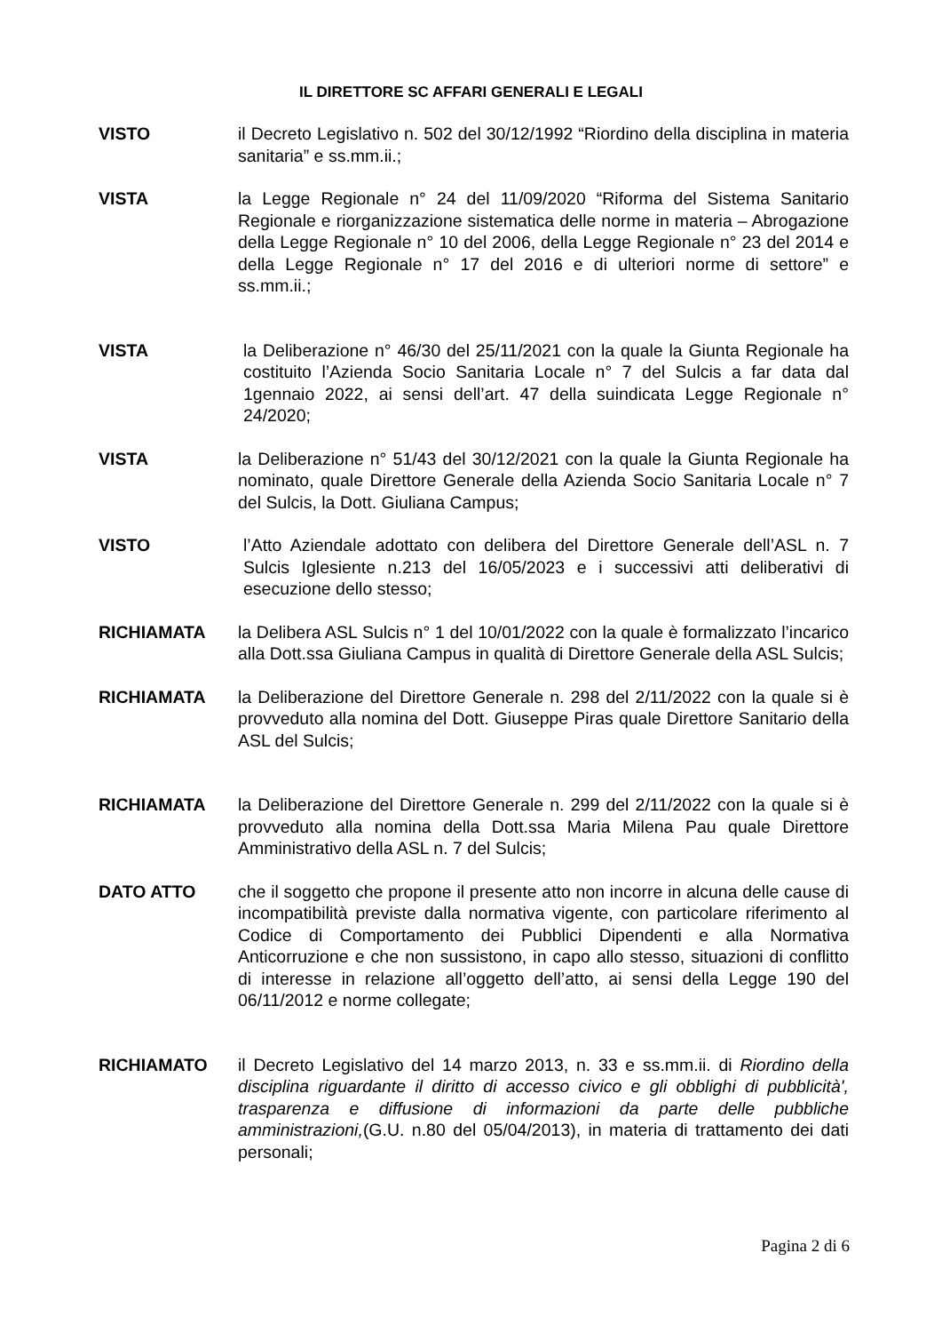IL DIRETTORE SC AFFARI GENERALI E LEGALI
VISTO il Decreto Legislativo n. 502 del 30/12/1992 “Riordino della disciplina in materia sanitaria” e ss.mm.ii.;
VISTA la Legge Regionale n° 24 del 11/09/2020 “Riforma del Sistema Sanitario Regionale e riorganizzazione sistematica delle norme in materia – Abrogazione della Legge Regionale n° 10 del 2006, della Legge Regionale n° 23 del 2014 e della Legge Regionale n° 17 del 2016 e di ulteriori norme di settore” e ss.mm.ii.;
VISTA la Deliberazione n° 46/30 del 25/11/2021 con la quale la Giunta Regionale ha costituito l’Azienda Socio Sanitaria Locale n° 7 del Sulcis a far data dal 1gennaio 2022, ai sensi dell’art. 47 della suindicata Legge Regionale n° 24/2020;
VISTA la Deliberazione n° 51/43 del 30/12/2021 con la quale la Giunta Regionale ha nominato, quale Direttore Generale della Azienda Socio Sanitaria Locale n° 7 del Sulcis, la Dott. Giuliana Campus;
VISTO l’Atto Aziendale adottato con delibera del Direttore Generale dell’ASL n. 7 Sulcis Iglesiente n.213 del 16/05/2023 e i successivi atti deliberativi di esecuzione dello stesso;
RICHIAMATA la Delibera ASL Sulcis n° 1 del 10/01/2022 con la quale è formalizzato l’incarico alla Dott.ssa Giuliana Campus in qualità di Direttore Generale della ASL Sulcis;
RICHIAMATA la Deliberazione del Direttore Generale n. 298 del 2/11/2022 con la quale si è provveduto alla nomina del Dott. Giuseppe Piras quale Direttore Sanitario della ASL del Sulcis;
RICHIAMATA la Deliberazione del Direttore Generale n. 299 del 2/11/2022 con la quale si è provveduto alla nomina della Dott.ssa Maria Milena Pau quale Direttore Amministrativo della ASL n. 7 del Sulcis;
DATO ATTO che il soggetto che propone il presente atto non incorre in alcuna delle cause di incompatibilità previste dalla normativa vigente, con particolare riferimento al Codice di Comportamento dei Pubblici Dipendenti e alla Normativa Anticorruzione e che non sussistono, in capo allo stesso, situazioni di conflitto di interesse in relazione all’oggetto dell’atto, ai sensi della Legge 190 del 06/11/2012 e norme collegate;
RICHIAMATO il Decreto Legislativo del 14 marzo 2013, n. 33 e ss.mm.ii. di Riordino della disciplina riguardante il diritto di accesso civico e gli obblighi di pubblicità', trasparenza e diffusione di informazioni da parte delle pubbliche amministrazioni,(G.U. n.80 del 05/04/2013), in materia di trattamento dei dati personali;
Pagina 2 di 6